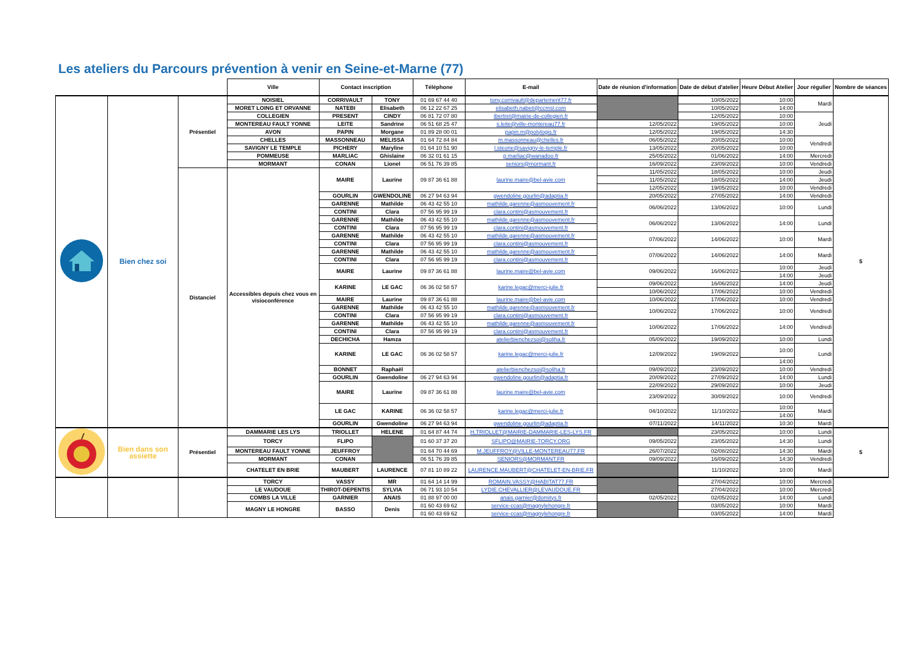Les ateliers du Parcours prévention à venir en Seine-et-Marne (77)
| | | | Ville | Contact inscription | | Téléphone | E-mail | Date de réunion d'information | Date de début d'atelier | Heure Début Atelier | Jour régulier | Nombre de séances |
| --- | --- | --- | --- | --- | --- | --- | --- | --- | --- | --- | --- | --- |
| | Bien chez soi | Présentiel | NOISIEL | CORRIVAULT | TONY | 01 69 67 44 40 | tony.corrivault@departement77.fr | | 10/05/2022 | 10:00 | Mardi | 5 |
| | | | MORET LOING ET ORVANNE | NATEBI | Elisabeth | 06 12 22 67 25 | elisabeth.nabeti@ccmsl.com | | 10/05/2022 | 14:00 | | |
| | | | COLLEGIEN | PRESENT | CINDY | 06 81 72 07 80 | ibertret@mairie-de-collegien.fr | | 12/05/2022 | 10:00 | Jeudi | |
| | | | MONTEREAU FAULT YONNE | LEITE | Sandrine | 06 51 68 25 47 | s.leite@ville-montereau77.fr | 12/05/2022 | 19/05/2022 | 10:00 | | |
| | | | AVON | PAPIN | Morgane | 01 89 28 00 01 | papin.m@polylogis.fr | 12/05/2022 | 19/05/2022 | 14:30 | | |
| | | | CHELLES | MASSONNEAU | MELISSA | 01 64 72 84 84 | m.massonneau@chelles.fr | 06/05/2022 | 20/05/2022 | 10:00 | Vendredi | |
| | | | SAVIGNY LE TEMPLE | PICHERY | Maryline | 01 64 10 51 90 | l.steone@savigny-le-temple.fr | 13/05/2022 | 20/05/2022 | 10:00 | | |
| | | | POMMEUSE | MARLIAC | Ghislaine | 06 32 01 61 15 | p.marliac@wanadoo.fr | 25/05/2022 | 01/06/2022 | 14:00 | Mercredi | |
| | | | MORMANT | CONAN | Lionel | 06 51 76 39 85 | seniors@mormant.fr | 16/09/2022 | 23/09/2022 | 10:00 | Vendredi | |
| | | Distanciel | Accessibles depuis chez vous en visioconférence | MAIRE | Laurine | 09 87 36 61 88 | laurine.maire@bel-avie.com | 11/05/2022 | 18/05/2022 | 10:00 | Jeudi | |
| | | | | | | | | 11/05/2022 | 18/05/2022 | 14:00 | Jeudi | |
| | | | | | | | | 12/05/2022 | 19/05/2022 | 10:00 | Vendredi | |
| | | | | GOURLIN | GWENDOLINE | 06 27 94 63 94 | gwendoline.gourlin@adaptia.fr | 20/05/2022 | 27/05/2022 | 14:00 | Vendredi | |
| | | | | GARENNE | Mathilde | 06 43 42 55 10 | mathilde.garenne@asmouvement.fr | 06/06/2022 | 13/06/2022 | 10:00 | Lundi | |
| | | | | CONTINI | Clara | 07 56 95 99 19 | clara.contini@asmouvement.fr | | | | | |
| | | | | GARENNE | Mathilde | 06 43 42 55 10 | mathilde.garenne@asmouvement.fr | 06/06/2022 | 13/06/2022 | 14:00 | Lundi | |
| | | | | CONTINI | Clara | 07 56 95 99 19 | clara.contini@asmouvement.fr | | | | | |
| | | | | GARENNE | Mathilde | 06 43 42 55 10 | mathilde.garenne@asmouvement.fr | 07/06/2022 | 14/06/2022 | 10:00 | Mardi | |
| | | | | CONTINI | Clara | 07 56 95 99 19 | clara.contini@asmouvement.fr | | | | | |
| | | | | GARENNE | Mathilde | 06 43 42 55 10 | mathilde.garenne@asmouvement.fr | 07/06/2022 | 14/06/2022 | 14:00 | Mardi | |
| | | | | CONTINI | Clara | 07 56 95 99 19 | clara.contini@asmouvement.fr | | | | | |
| | | | | MAIRE | Laurine | 09 87 36 61 88 | laurine.maire@bel-avie.com | 09/06/2022 | 16/06/2022 | 10:00 | Jeudi | |
| | | | | | | | | | | 14:00 | Jeudi | |
| | | | | KARINE | LE GAC | 06 36 02 58 57 | karine.legac@merci-julie.fr | 09/06/2022 | 16/06/2022 | 14:00 | Jeudi | |
| | | | | | | | | 10/06/2022 | 17/06/2022 | 10:00 | Vendredi | |
| | | | | MAIRE | Laurine | 09 87 36 61 88 | laurine.maire@bel-avie.com | 10/06/2022 | 17/06/2022 | 10:00 | Vendredi | |
| | | | | GARENNE | Mathilde | 06 43 42 55 10 | mathilde.garenne@asmouvement.fr | 10/06/2022 | 17/06/2022 | 10:00 | Vendredi | |
| | | | | CONTINI | Clara | 07 56 95 99 19 | clara.contini@asmouvement.fr | | | | | |
| | | | | GARENNE | Mathilde | 06 43 42 55 10 | mathilde.garenne@asmouvement.fr | 10/06/2022 | 17/06/2022 | 14:00 | Vendredi | |
| | | | | CONTINI | Clara | 07 56 95 99 19 | clara.contini@asmouvement.fr | | | | | |
| | | | | DECHICHA | Hamza | | atelierbienchezsoi@soliha.fr | 05/09/2022 | 19/09/2022 | 10:00 | Lundi | |
| | | | | KARINE | LE GAC | 06 36 02 58 57 | karine.legac@merci-julie.fr | 12/09/2022 | 19/09/2022 | 10:00 | Lundi | |
| | | | | | | | | | | 14:00 | | |
| | | | | BONNET | Raphaël | | atelierbienchezsoi@soliha.fr | 09/09/2022 | 23/09/2022 | 10:00 | Vendredi | |
| | | | | GOURLIN | Gwendoline | 06 27 94 63 94 | gwendoline.gourlin@adaptia.fr | 20/09/2022 | 27/09/2022 | 14:00 | Lundi | |
| | | | | MAIRE | Laurine | 09 87 36 61 88 | laurine.maire@bel-avie.com | 22/09/2022 | 29/09/2022 | 10:00 | Jeudi | |
| | | | | | | | | 23/09/2022 | 30/09/2022 | 10:00 | Vendredi | |
| | | | | LE GAC | KARINE | 06 36 02 58 57 | karine.legac@merci-julie.fr | 04/10/2022 | 11/10/2022 | 10:00 | Mardi | |
| | | | | | | | | | | 14:00 | | |
| | | | | GOURLIN | Gwendoline | 06 27 94 63 94 | gwendoline.gourlin@adaptia.fr | 07/11/2022 | 14/11/2022 | 10:30 | Mardi | |
| | Bien dans son assiette | Présentiel | DAMMARIE LES LYS | TRIOLLET | HELENE | 01 64 87 44 74 | H.TRIOLLET@MAIRIE-DAMMARIE-LES-LYS.FR | | 23/05/2022 | 10:00 | Lundi | 5 |
| | | | TORCY | FLIPO | | 01 60 37 37 20 | SFLIPO@MAIRIE-TORCY.ORG | 09/05/2022 | 23/05/2022 | 14:30 | Lundi | |
| | | | MONTEREAU FAULT YONNE | JEUFFROY | | 01 64 70 44 69 | M.JEUFFROY@VILLE-MONTEREAU77.FR | 26/07/2022 | 02/08/2022 | 14:30 | Mardi | |
| | | | MORMANT | CONAN | | 06 51 76 39 85 | SENIORS@MORMANT.FR | 09/09/2022 | 16/09/2022 | 14:30 | Vendredi | |
| | | | CHATELET EN BRIE | MAUBERT | LAURENCE | 07 81 10 89 22 | LAURENCE.MAUBERT@CHATELET-EN-BRIE.FR | | 11/10/2022 | 10:00 | Mardi | |
| | | | TORCY | VASSY | MR | 01 64 14 14 99 | ROMAIN.VASSY@HABITAT77.FR | | 27/04/2022 | 10:00 | Mercredi | |
| | | | LE VAUDOUE | THIROT-DEPENTIS | SYLVIA | 06 71 93 10 54 | LYDIE.CHEVALLIER@LEVAUDOUE.FR | | 27/04/2022 | 10:00 | Mercredi | |
| | | | COMBS LA VILLE | GARNIER | ANAIS | 01 88 97 00 00 | anais.garnier@domitys.fr | 02/05/2022 | 02/05/2022 | 14:00 | Lundi | |
| | | | MAGNY LE HONGRE | BASSO | Denis | 01 60 43 69 62 | service-ccas@magnylehongre.fr | | 03/05/2022 | 10:00 | Mardi | |
| | | | | | | 01 60 43 69 62 | service-ccas@magnylehongre.fr | | 03/05/2022 | 14:00 | Mardi | |